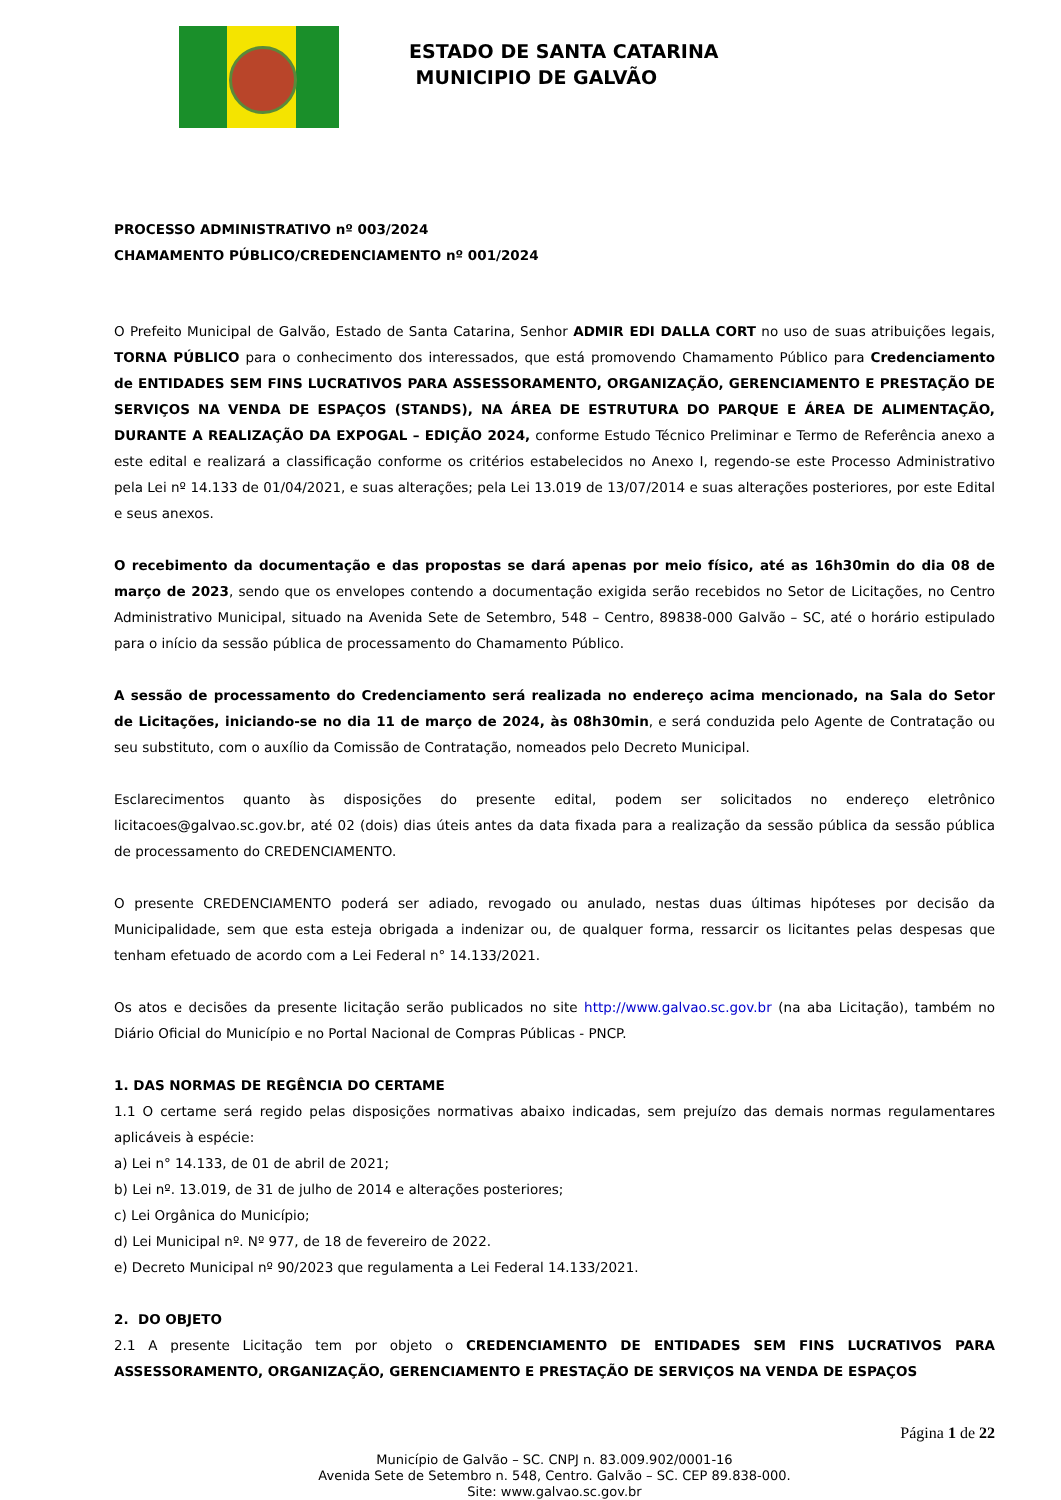ESTADO DE SANTA CATARINA
MUNICIPIO DE GALVÃO
PROCESSO ADMINISTRATIVO nº 003/2024
CHAMAMENTO PÚBLICO/CREDENCIAMENTO nº 001/2024
O Prefeito Municipal de Galvão, Estado de Santa Catarina, Senhor ADMIR EDI DALLA CORT no uso de suas atribuições legais, TORNA PÚBLICO para o conhecimento dos interessados, que está promovendo Chamamento Público para Credenciamento de ENTIDADES SEM FINS LUCRATIVOS PARA ASSESSORAMENTO, ORGANIZAÇÃO, GERENCIAMENTO E PRESTAÇÃO DE SERVIÇOS NA VENDA DE ESPAÇOS (STANDS), NA ÁREA DE ESTRUTURA DO PARQUE E ÁREA DE ALIMENTAÇÃO, DURANTE A REALIZAÇÃO DA EXPOGAL – EDIÇÃO 2024, conforme Estudo Técnico Preliminar e Termo de Referência anexo a este edital e realizará a classificação conforme os critérios estabelecidos no Anexo I, regendo-se este Processo Administrativo pela Lei nº 14.133 de 01/04/2021, e suas alterações; pela Lei 13.019 de 13/07/2014 e suas alterações posteriores, por este Edital e seus anexos.
O recebimento da documentação e das propostas se dará apenas por meio físico, até as 16h30min do dia 08 de março de 2023, sendo que os envelopes contendo a documentação exigida serão recebidos no Setor de Licitações, no Centro Administrativo Municipal, situado na Avenida Sete de Setembro, 548 – Centro, 89838-000 Galvão – SC, até o horário estipulado para o início da sessão pública de processamento do Chamamento Público.
A sessão de processamento do Credenciamento será realizada no endereço acima mencionado, na Sala do Setor de Licitações, iniciando-se no dia 11 de março de 2024, às 08h30min, e será conduzida pelo Agente de Contratação ou seu substituto, com o auxílio da Comissão de Contratação, nomeados pelo Decreto Municipal.
Esclarecimentos quanto às disposições do presente edital, podem ser solicitados no endereço eletrônico licitacoes@galvao.sc.gov.br, até 02 (dois) dias úteis antes da data fixada para a realização da sessão pública da sessão pública de processamento do CREDENCIAMENTO.
O presente CREDENCIAMENTO poderá ser adiado, revogado ou anulado, nestas duas últimas hipóteses por decisão da Municipalidade, sem que esta esteja obrigada a indenizar ou, de qualquer forma, ressarcir os licitantes pelas despesas que tenham efetuado de acordo com a Lei Federal n° 14.133/2021.
Os atos e decisões da presente licitação serão publicados no site http://www.galvao.sc.gov.br (na aba Licitação), também no Diário Oficial do Município e no Portal Nacional de Compras Públicas - PNCP.
1. DAS NORMAS DE REGÊNCIA DO CERTAME
1.1 O certame será regido pelas disposições normativas abaixo indicadas, sem prejuízo das demais normas regulamentares aplicáveis à espécie:
a) Lei n° 14.133, de 01 de abril de 2021;
b) Lei nº. 13.019, de 31 de julho de 2014 e alterações posteriores;
c) Lei Orgânica do Município;
d) Lei Municipal nº. Nº 977, de 18 de fevereiro de 2022.
e) Decreto Municipal nº 90/2023 que regulamenta a Lei Federal 14.133/2021.
2. DO OBJETO
2.1 A presente Licitação tem por objeto o CREDENCIAMENTO DE ENTIDADES SEM FINS LUCRATIVOS PARA ASSESSORAMENTO, ORGANIZAÇÃO, GERENCIAMENTO E PRESTAÇÃO DE SERVIÇOS NA VENDA DE ESPAÇOS
Página 1 de 22
Município de Galvão – SC. CNPJ n. 83.009.902/0001-16
Avenida Sete de Setembro n. 548, Centro. Galvão – SC. CEP 89.838-000.
Site: www.galvao.sc.gov.br